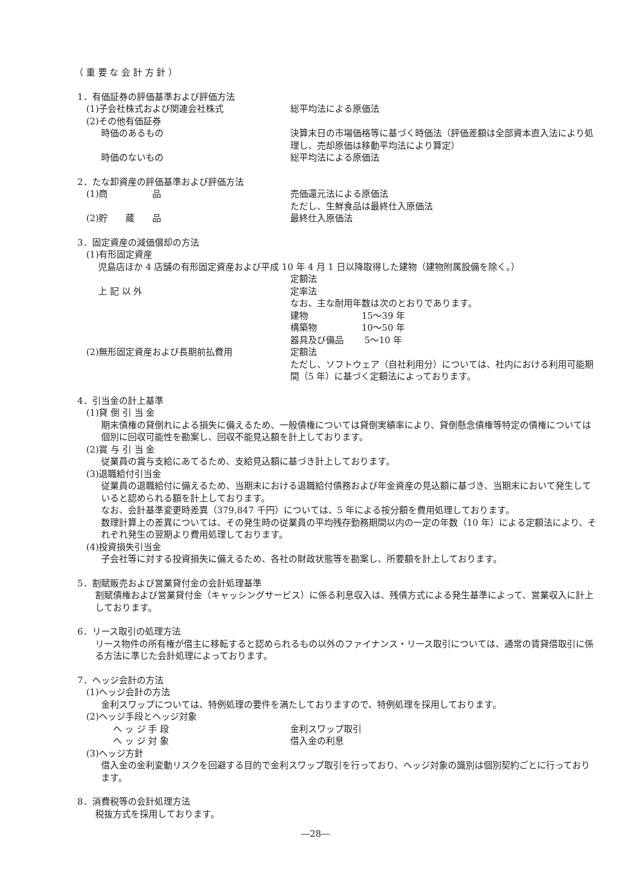（ 重 要 な 会 計 方 針 ）
1．有価証券の評価基準および評価方法
(1)子会社株式および関連会社株式 総平均法による原価法
(2)その他有価証券
時価のあるもの 決算末日の市場価格等に基づく時価法（評価差額は全部資本直入法により処理し、売却原価は移動平均法により算定）
時価のないもの 総平均法による原価法
2．たな卸資産の評価基準および評価方法
(1)商　　　　　品 売価還元法による原価法
ただし、生鮮食品は最終仕入原価法
(2)貯　　蔵　　品 最終仕入原価法
3．固定資産の減価償却の方法
(1)有形固定資産
児島店ほか 4 店舗の有形固定資産および平成 10 年 4 月 1 日以降取得した建物（建物附属設備を除く。）
定額法
上 記 以 外 定率法
なお、主な耐用年数は次のとおりであります。
建物　　　　　　15～39 年
構築物　　　　　10～50 年
器具及び備品　　 5～10 年
(2)無形固定資産および長期前払費用 定額法
ただし、ソフトウェア（自社利用分）については、社内における利用可能期間（5 年）に基づく定額法によっております。
4．引当金の計上基準
(1)貸 倒 引 当 金
期末債権の貸倒れによる損失に備えるため、一般債権については貸倒実績率により、貸倒懸念債権等特定の債権については個別に回収可能性を勘案し、回収不能見込額を計上しております。
(2)賞 与 引 当 金
従業員の賞与支給にあてるため、支給見込額に基づき計上しております。
(3)退職給付引当金
従業員の退職給付に備えるため、当期末における退職給付債務および年金資産の見込額に基づき、当期末において発生していると認められる額を計上しております。
なお、会計基準変更時差異（379,847 千円）については、5 年による按分額を費用処理しております。
数理計算上の差異については、その発生時の従業員の平均残存勤務期間以内の一定の年数（10 年）による定額法により、それぞれ発生の翌期より費用処理しております。
(4)投資損失引当金
子会社等に対する投資損失に備えるため、各社の財政状態等を勘案し、所要額を計上しております。
5．割賦販売および営業貸付金の会計処理基準
割賦債権および営業貸付金（キャッシングサービス）に係る利息収入は、残債方式による発生基準によって、営業収入に計上しております。
6．リース取引の処理方法
リース物件の所有権が借主に移転すると認められるもの以外のファイナンス・リース取引については、通常の賃貸借取引に係る方法に準じた会計処理によっております。
7．ヘッジ会計の方法
(1)ヘッジ会計の方法
金利スワップについては、特例処理の要件を満たしておりますので、特例処理を採用しております。
(2)ヘッジ手段とヘッジ対象
ヘ ッ ジ 手 段 金利スワップ取引
ヘ ッ ジ 対 象 借入金の利息
(3)ヘッジ方針
借入金の金利変動リスクを回避する目的で金利スワップ取引を行っており、ヘッジ対象の識別は個別契約ごとに行っております。
8．消費税等の会計処理方法
税抜方式を採用しております。
―28―